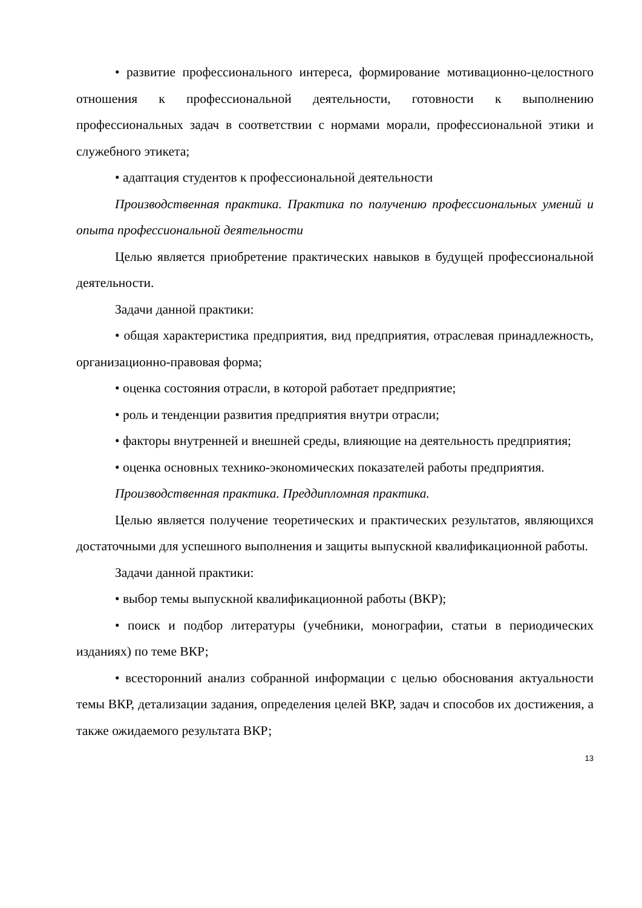• развитие профессионального интереса, формирование мотивационно-целостного отношения к профессиональной деятельности, готовности к выполнению профессиональных задач в соответствии с нормами морали, профессиональной этики и служебного этикета;
• адаптация студентов к профессиональной деятельности
Производственная практика. Практика по получению профессиональных умений и опыта профессиональной деятельности
Целью является приобретение практических навыков в будущей профессиональной деятельности.
Задачи данной практики:
• общая характеристика предприятия, вид предприятия, отраслевая принадлежность, организационно-правовая форма;
• оценка состояния отрасли, в которой работает предприятие;
• роль и тенденции развития предприятия внутри отрасли;
• факторы внутренней и внешней среды, влияющие на деятельность предприятия;
• оценка основных технико-экономических показателей работы предприятия.
Производственная практика. Преддипломная практика.
Целью является получение теоретических и практических результатов, являющихся достаточными для успешного выполнения и защиты выпускной квалификационной работы.
Задачи данной практики:
• выбор темы выпускной квалификационной работы (ВКР);
• поиск и подбор литературы (учебники, монографии, статьи в периодических изданиях) по теме ВКР;
• всесторонний анализ собранной информации с целью обоснования актуальности темы ВКР, детализации задания, определения целей ВКР, задач и способов их достижения, а также ожидаемого результата ВКР;
13